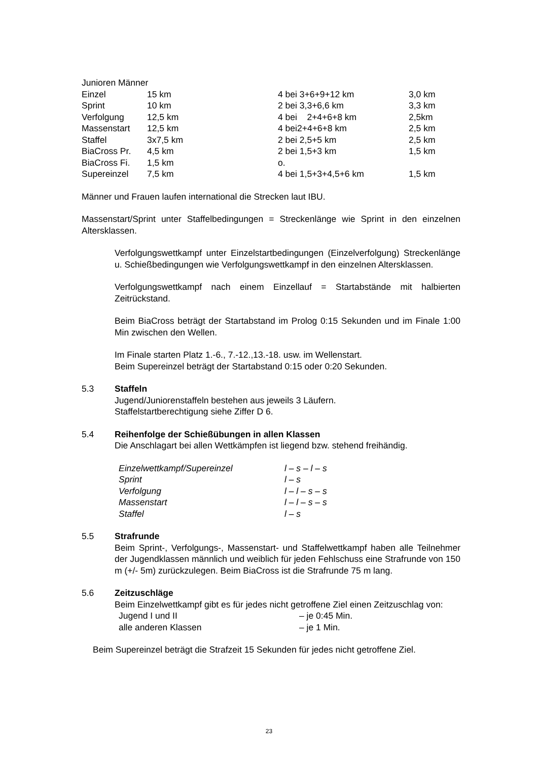Junioren Männer
| Einzel | 15 km | 4 bei 3+6+9+12 km | 3,0 km |
| Sprint | 10 km | 2 bei 3,3+6,6 km | 3,3 km |
| Verfolgung | 12,5 km | 4 bei 2+4+6+8 km | 2,5km |
| Massenstart | 12,5 km | 4 bei2+4+6+8 km | 2,5 km |
| Staffel | 3x7,5 km | 2 bei 2,5+5 km | 2,5 km |
| BiaCross Pr. | 4,5 km | 2 bei 1,5+3 km | 1,5 km |
| BiaCross Fi. | 1,5 km | o. | |
| Supereinzel | 7,5 km | 4 bei 1,5+3+4,5+6 km | 1,5 km |
Männer und Frauen laufen international die Strecken laut IBU.
Massenstart/Sprint unter Staffelbedingungen = Streckenlänge wie Sprint in den einzelnen Altersklassen.
Verfolgungswettkampf unter Einzelstartbedingungen (Einzelverfolgung) Streckenlänge u. Schießbedingungen wie Verfolgungswettkampf in den einzelnen Altersklassen.
Verfolgungswettkampf nach einem Einzellauf = Startabstände mit halbierten Zeitrückstand.
Beim BiaCross beträgt der Startabstand im Prolog 0:15 Sekunden und im Finale 1:00 Min zwischen den Wellen.
Im Finale starten Platz 1.-6., 7.-12.,13.-18. usw. im Wellenstart.
Beim Supereinzel beträgt der Startabstand 0:15 oder 0:20 Sekunden.
5.3 Staffeln
Jugend/Juniorenstaffeln bestehen aus jeweils 3 Läufern.
Staffelstartberechtigung siehe Ziffer D 6.
5.4 Reihenfolge der Schießübungen in allen Klassen
Die Anschlagart bei allen Wettkämpfen ist liegend bzw. stehend freihändig.
| Einzelwettkampf/Supereinzel | l – s – l – s |
| Sprint | l – s |
| Verfolgung | l – l – s – s |
| Massenstart | l – l – s – s |
| Staffel | l – s |
5.5 Strafrunde
Beim Sprint-, Verfolgungs-, Massenstart- und Staffelwettkampf haben alle Teilnehmer der Jugendklassen männlich und weiblich für jeden Fehlschuss eine Strafrunde von 150 m (+/- 5m) zurückzulegen. Beim BiaCross ist die Strafrunde 75 m lang.
5.6 Zeitzuschläge
Beim Einzelwettkampf gibt es für jedes nicht getroffene Ziel einen Zeitzuschlag von:
| Jugend I und II | – je 0:45 Min. |
| alle anderen Klassen | – je 1 Min. |
Beim Supereinzel beträgt die Strafzeit 15 Sekunden für jedes nicht getroffene Ziel.
23